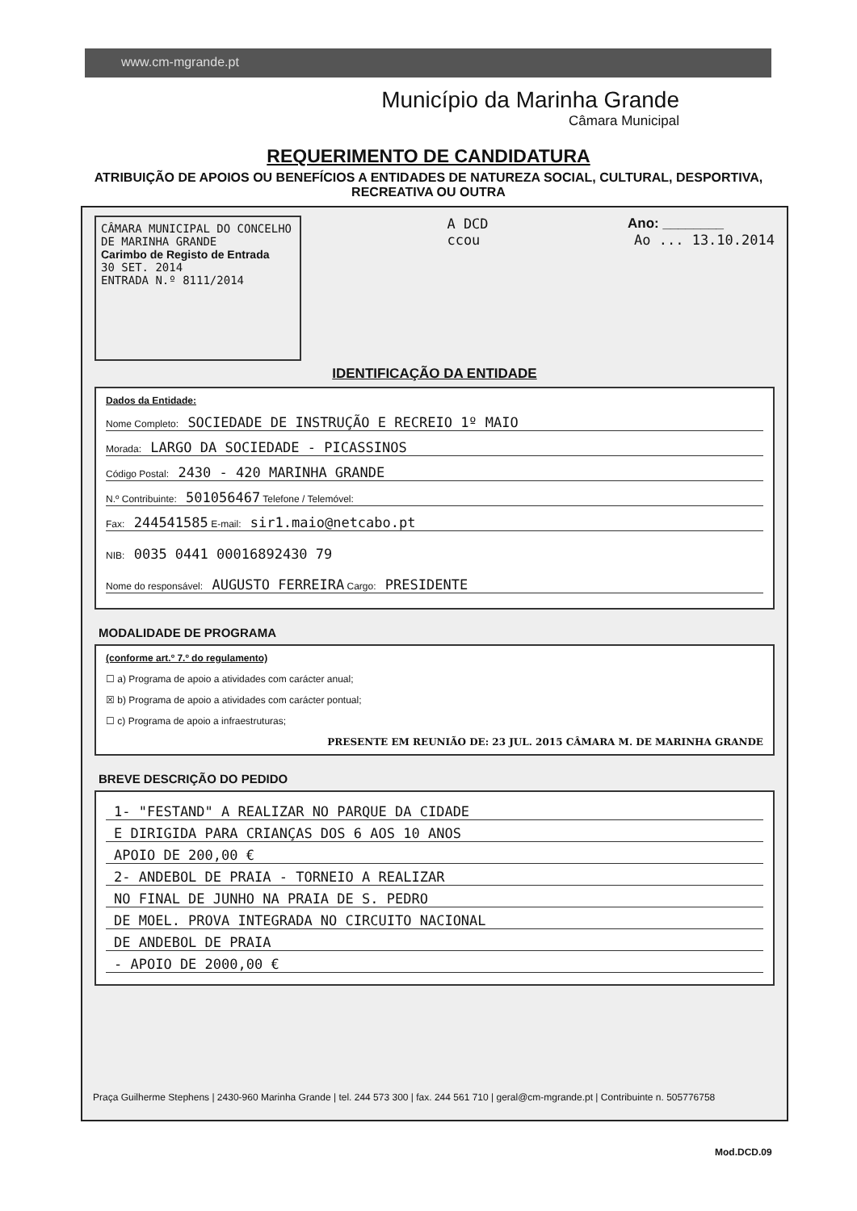www.cm-mgrande.pt
Município da Marinha Grande
Câmara Municipal
REQUERIMENTO DE CANDIDATURA
ATRIBUIÇÃO DE APOIOS OU BENEFÍCIOS A ENTIDADES DE NATUREZA SOCIAL, CULTURAL, DESPORTIVA, RECREATIVA OU OUTRA
CÂMARA MUNICIPAL DO CONCELHO DE MARINHA GRANDE
Carimbo de Registo de Entrada
30 SET. 2014
ENTRADA N.º 8111/2014
A DCD
ccou
Ano: ________
Ao ... 13.10.2014
IDENTIFICAÇÃO DA ENTIDADE
Dados da Entidade:
Nome Completo: SOCIEDADE DE INSTRUÇÃO E RECREIO 1º MAIO
Morada: LARGO DA SOCIEDADE - PICASSINOS
Código Postal: 2430 - 420 MARINHA GRANDE
N.º Contribuinte: 501056467 Telefone / Telemóvel:
Fax: 244541585 E-mail: sir1.maio@netcabo.pt
NIB: 0035 0441 00016892430 79
Nome do responsável: AUGUSTO FERREIRA Cargo: PRESIDENTE
MODALIDADE DE PROGRAMA
(conforme art.º 7.º do regulamento)
☐ a) Programa de apoio a atividades com carácter anual;
☒ b) Programa de apoio a atividades com carácter pontual;
☐ c) Programa de apoio a infraestruturas;
PRESENTE EM REUNIÃO DE: 23 JUL. 2015 CÂMARA M. DE MARINHA GRANDE
BREVE DESCRIÇÃO DO PEDIDO
1- "FESTAND" A REALIZAR NO PARQUE DA CIDADE
E DIRIGIDA PARA CRIANÇAS DOS 6 AOS 10 ANOS
APOIO DE 200,00 €
2- ANDEBOL DE PRAIA - TORNEIO A REALIZAR
NO FINAL DE JUNHO NA PRAIA DE S. PEDRO
DE MOEL. PROVA INTEGRADA NO CIRCUITO NACIONAL
DE ANDEBOL DE PRAIA
- APOIO DE 2000,00 €
Praça Guilherme Stephens | 2430-960 Marinha Grande | tel. 244 573 300 | fax. 244 561 710 | geral@cm-mgrande.pt | Contribuinte n. 505776758
Mod.DCD.09